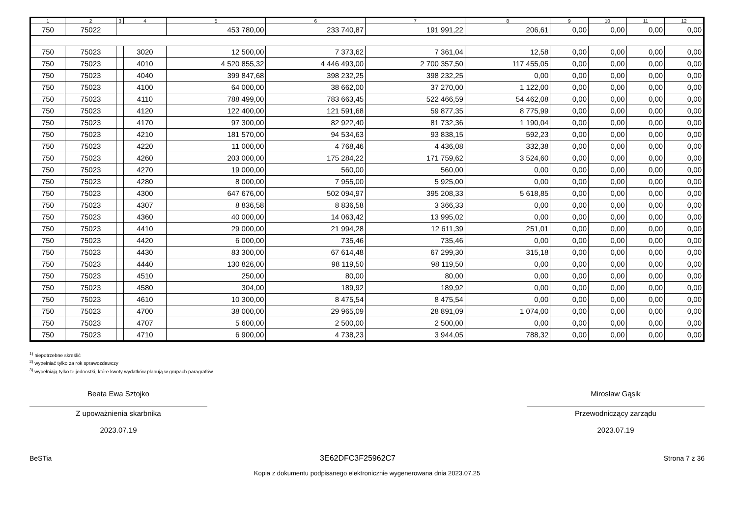| 1 | 2 | 3 | 4 | 5 | 6 | 7 | 8 | 9 | 10 | 11 | 12 |
| --- | --- | --- | --- | --- | --- | --- | --- | --- | --- | --- | --- |
| 750 | 75022 | | | 453 780,00 | 233 740,87 | 191 991,22 | 206,61 | 0,00 | 0,00 | 0,00 | 0,00 |
| 750 | 75023 | | 3020 | 12 500,00 | 7 373,62 | 7 361,04 | 12,58 | 0,00 | 0,00 | 0,00 | 0,00 |
| 750 | 75023 | | 4010 | 4 520 855,32 | 4 446 493,00 | 2 700 357,50 | 117 455,05 | 0,00 | 0,00 | 0,00 | 0,00 |
| 750 | 75023 | | 4040 | 399 847,68 | 398 232,25 | 398 232,25 | 0,00 | 0,00 | 0,00 | 0,00 | 0,00 |
| 750 | 75023 | | 4100 | 64 000,00 | 38 662,00 | 37 270,00 | 1 122,00 | 0,00 | 0,00 | 0,00 | 0,00 |
| 750 | 75023 | | 4110 | 788 499,00 | 783 663,45 | 522 466,59 | 54 462,08 | 0,00 | 0,00 | 0,00 | 0,00 |
| 750 | 75023 | | 4120 | 122 400,00 | 121 591,68 | 59 877,35 | 8 775,99 | 0,00 | 0,00 | 0,00 | 0,00 |
| 750 | 75023 | | 4170 | 97 300,00 | 82 922,40 | 81 732,36 | 1 190,04 | 0,00 | 0,00 | 0,00 | 0,00 |
| 750 | 75023 | | 4210 | 181 570,00 | 94 534,63 | 93 838,15 | 592,23 | 0,00 | 0,00 | 0,00 | 0,00 |
| 750 | 75023 | | 4220 | 11 000,00 | 4 768,46 | 4 436,08 | 332,38 | 0,00 | 0,00 | 0,00 | 0,00 |
| 750 | 75023 | | 4260 | 203 000,00 | 175 284,22 | 171 759,62 | 3 524,60 | 0,00 | 0,00 | 0,00 | 0,00 |
| 750 | 75023 | | 4270 | 19 000,00 | 560,00 | 560,00 | 0,00 | 0,00 | 0,00 | 0,00 | 0,00 |
| 750 | 75023 | | 4280 | 8 000,00 | 7 955,00 | 5 925,00 | 0,00 | 0,00 | 0,00 | 0,00 | 0,00 |
| 750 | 75023 | | 4300 | 647 676,00 | 502 094,97 | 395 208,33 | 5 618,85 | 0,00 | 0,00 | 0,00 | 0,00 |
| 750 | 75023 | | 4307 | 8 836,58 | 8 836,58 | 3 366,33 | 0,00 | 0,00 | 0,00 | 0,00 | 0,00 |
| 750 | 75023 | | 4360 | 40 000,00 | 14 063,42 | 13 995,02 | 0,00 | 0,00 | 0,00 | 0,00 | 0,00 |
| 750 | 75023 | | 4410 | 29 000,00 | 21 994,28 | 12 611,39 | 251,01 | 0,00 | 0,00 | 0,00 | 0,00 |
| 750 | 75023 | | 4420 | 6 000,00 | 735,46 | 735,46 | 0,00 | 0,00 | 0,00 | 0,00 | 0,00 |
| 750 | 75023 | | 4430 | 83 300,00 | 67 614,48 | 67 299,30 | 315,18 | 0,00 | 0,00 | 0,00 | 0,00 |
| 750 | 75023 | | 4440 | 130 826,00 | 98 119,50 | 98 119,50 | 0,00 | 0,00 | 0,00 | 0,00 | 0,00 |
| 750 | 75023 | | 4510 | 250,00 | 80,00 | 80,00 | 0,00 | 0,00 | 0,00 | 0,00 | 0,00 |
| 750 | 75023 | | 4580 | 304,00 | 189,92 | 189,92 | 0,00 | 0,00 | 0,00 | 0,00 | 0,00 |
| 750 | 75023 | | 4610 | 10 300,00 | 8 475,54 | 8 475,54 | 0,00 | 0,00 | 0,00 | 0,00 | 0,00 |
| 750 | 75023 | | 4700 | 38 000,00 | 29 965,09 | 28 891,09 | 1 074,00 | 0,00 | 0,00 | 0,00 | 0,00 |
| 750 | 75023 | | 4707 | 5 600,00 | 2 500,00 | 2 500,00 | 0,00 | 0,00 | 0,00 | 0,00 | 0,00 |
| 750 | 75023 | | 4710 | 6 900,00 | 4 738,23 | 3 944,05 | 788,32 | 0,00 | 0,00 | 0,00 | 0,00 |
<sup>1)</sup> niepotrzebne skreślić
<sup>2)</sup> wypełniać tylko za rok sprawozdawczy
<sup>3)</sup> wypełniają tylko te jednostki, które kwoty wydatków planują w grupach paragrafów
Beata Ewa Sztojko
Z upoważnienia skarbnika
2023.07.19
Mirosław Gąsik
Przewodniczący zarządu
2023.07.19
BeSTia 3E62DFC3F25962C7 Strona 7 z 36
Kopia z dokumentu podpisanego elektronicznie wygenerowana dnia 2023.07.25